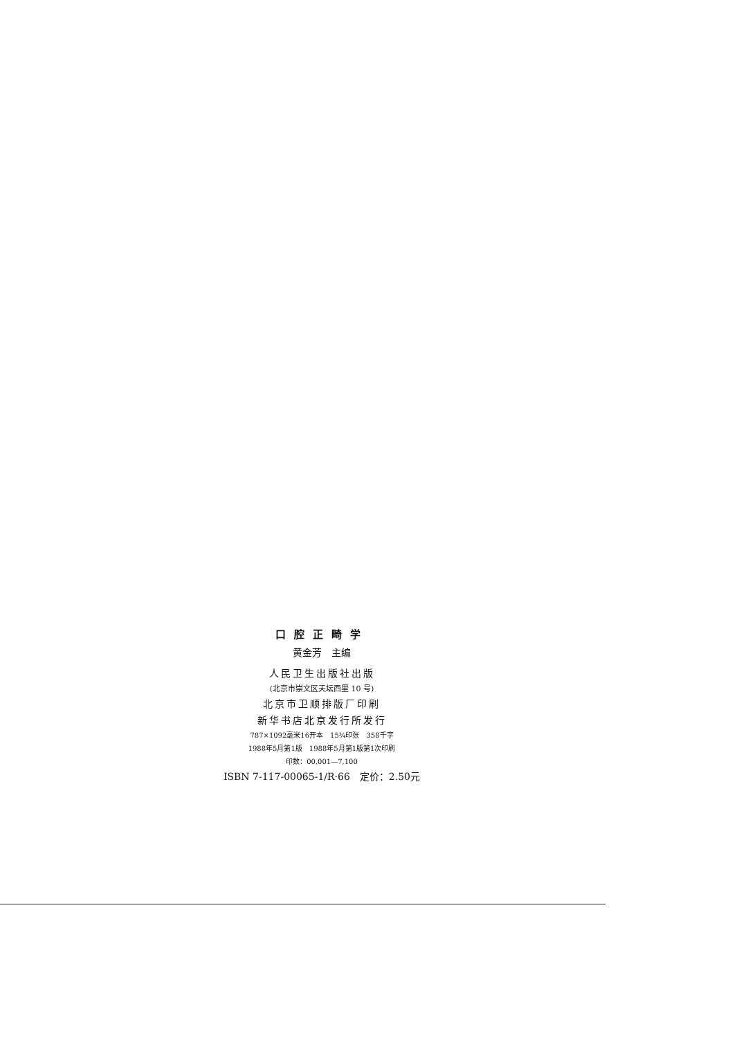口腔正畸学
黄金芳　主编
人民卫生出版社出版
(北京市崇文区天坛西里 10 号)
北京市卫顺排版厂印刷
新华书店北京发行所发行
787×1092毫米16开本　15¾印张　358千字
1988年5月第1版　1988年5月第1版第1次印刷
印数：00,001—7,100
ISBN 7-117-00065-1/R·66　定价：2.50元